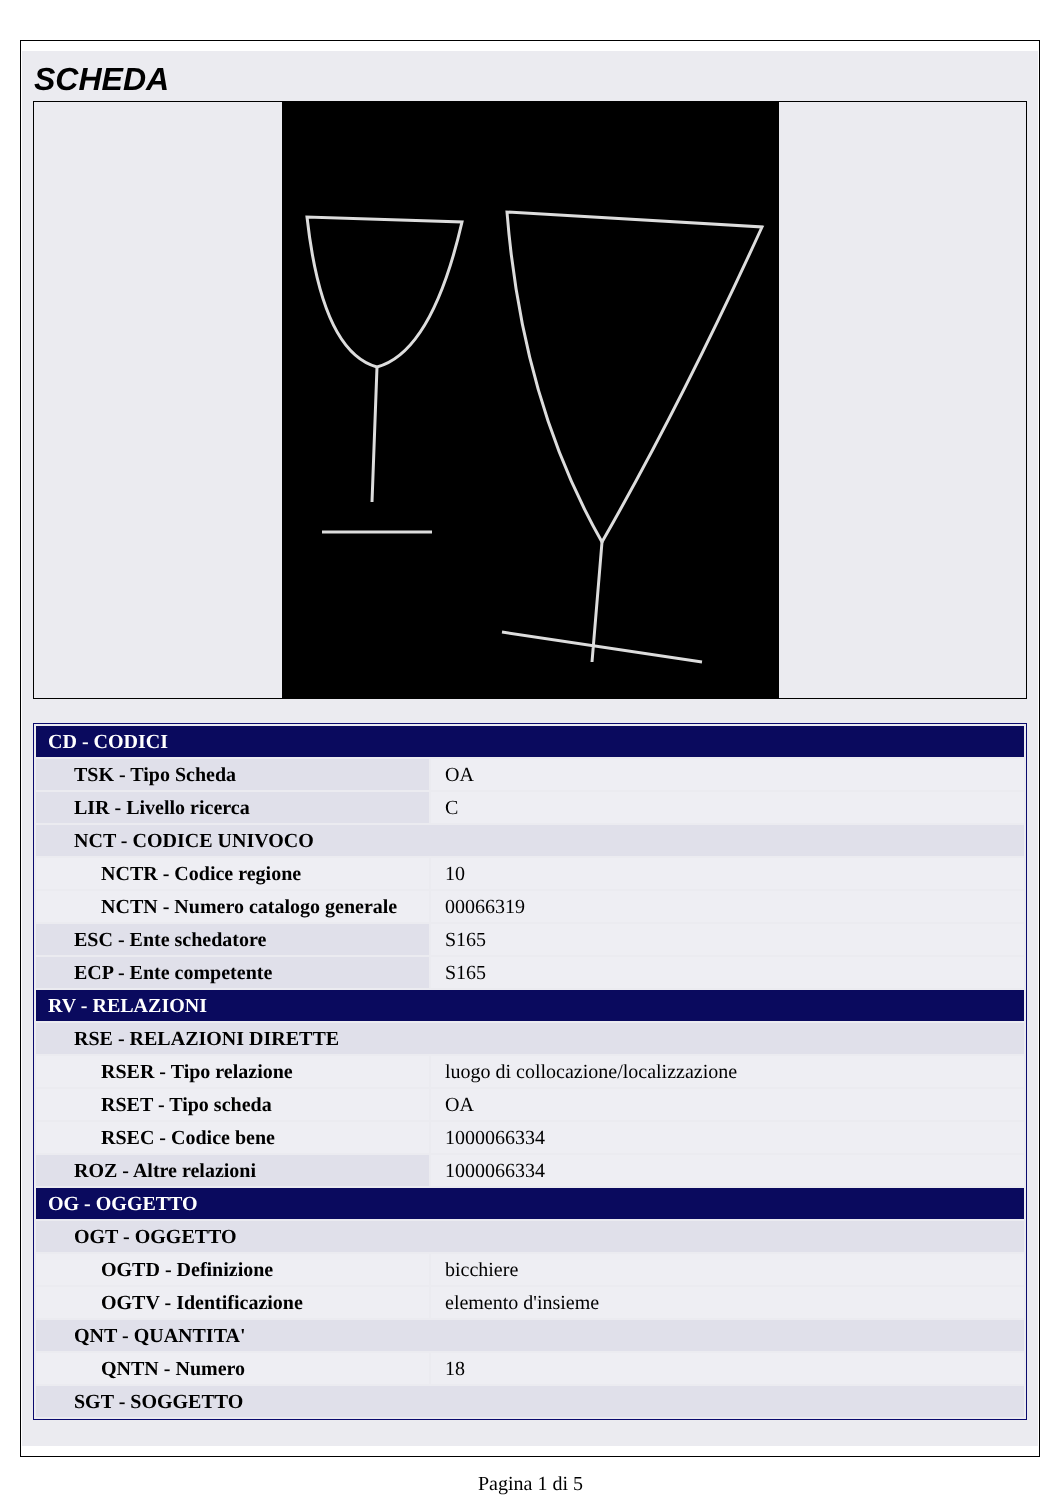SCHEDA
| CD - CODICI | |
| TSK - Tipo Scheda | OA |
| LIR - Livello ricerca | C |
| NCT - CODICE UNIVOCO | |
| NCTR - Codice regione | 10 |
| NCTN - Numero catalogo generale | 00066319 |
| ESC - Ente schedatore | S165 |
| ECP - Ente competente | S165 |
| RV - RELAZIONI | |
| RSE - RELAZIONI DIRETTE | |
| RSER - Tipo relazione | luogo di collocazione/localizzazione |
| RSET - Tipo scheda | OA |
| RSEC - Codice bene | 1000066334 |
| ROZ - Altre relazioni | 1000066334 |
| OG - OGGETTO | |
| OGT - OGGETTO | |
| OGTD - Definizione | bicchiere |
| OGTV - Identificazione | elemento d'insieme |
| QNT - QUANTITA' | |
| QNTN - Numero | 18 |
| SGT - SOGGETTO | |
Pagina 1 di 5